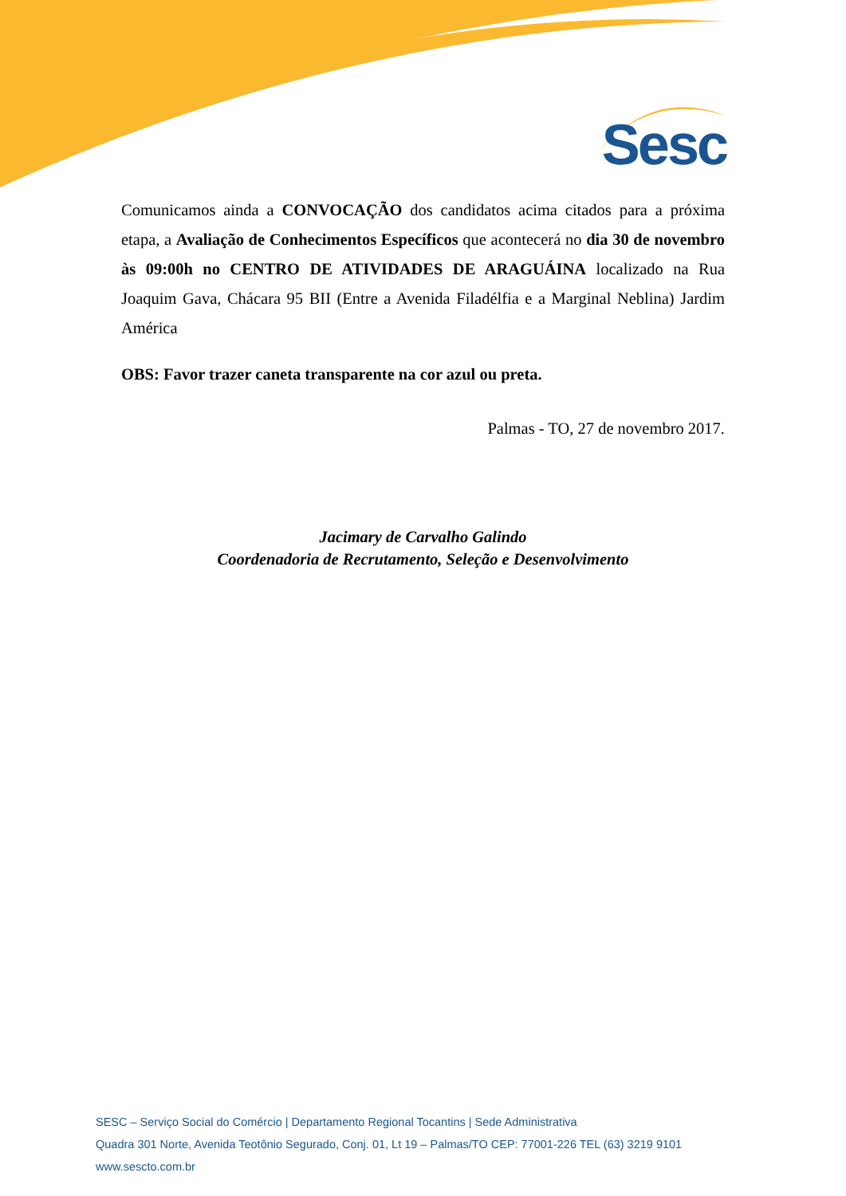Sesc
Comunicamos ainda a CONVOCAÇÃO dos candidatos acima citados para a próxima etapa, a Avaliação de Conhecimentos Específicos que acontecerá no dia 30 de novembro às 09:00h no CENTRO DE ATIVIDADES DE ARAGUÁINA localizado na Rua Joaquim Gava, Chácara 95 BII (Entre a Avenida Filadélfia e a Marginal Neblina) Jardim América
OBS: Favor trazer caneta transparente na cor azul ou preta.
Palmas - TO, 27 de novembro 2017.
Jacimary de Carvalho Galindo
Coordenadoria de Recrutamento, Seleção e Desenvolvimento
SESC – Serviço Social do Comércio | Departamento Regional Tocantins | Sede Administrativa
Quadra 301 Norte, Avenida Teotônio Segurado, Conj. 01, Lt 19 – Palmas/TO CEP: 77001-226 TEL (63) 3219 9101
www.sescto.com.br